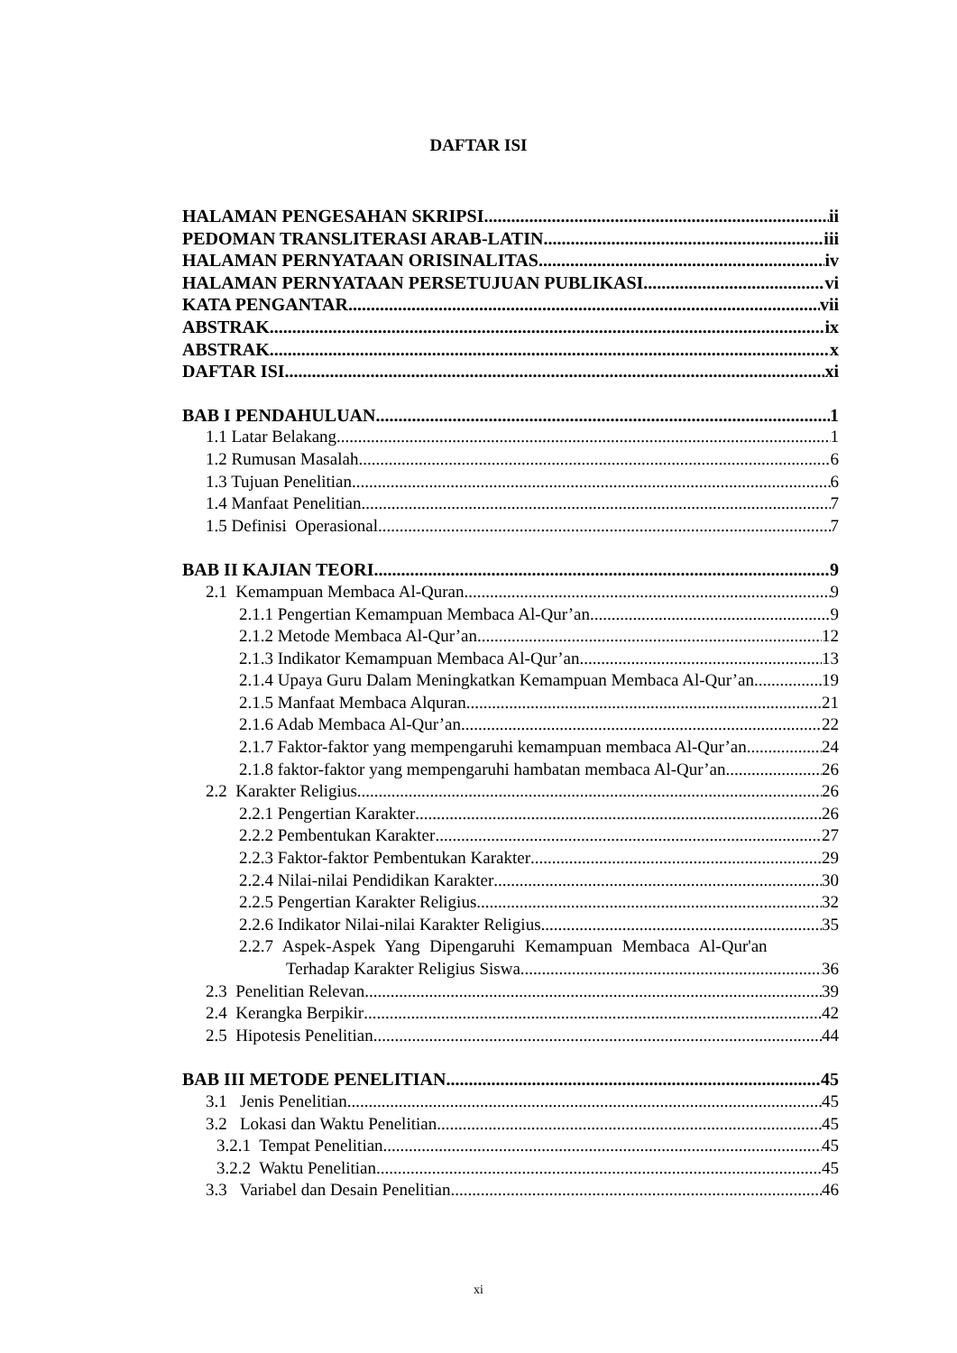DAFTAR ISI
HALAMAN PENGESAHAN SKRIPSI ii
PEDOMAN TRANSLITERASI ARAB-LATIN iii
HALAMAN PERNYATAAN ORISINALITAS iv
HALAMAN PERNYATAAN PERSETUJUAN PUBLIKASI vi
KATA PENGANTAR vii
ABSTRAK ix
ABSTRAK x
DAFTAR ISI xi
BAB I PENDAHULUAN 1
1.1 Latar Belakang 1
1.2 Rumusan Masalah 6
1.3 Tujuan Penelitian 6
1.4 Manfaat Penelitian 7
1.5 Definisi Operasional 7
BAB II KAJIAN TEORI 9
2.1 Kemampuan Membaca Al-Quran. 9
2.1.1 Pengertian Kemampuan Membaca Al-Qur’an 9
2.1.2 Metode Membaca Al-Qur’an 12
2.1.3 Indikator Kemampuan Membaca Al-Qur’an 13
2.1.4 Upaya Guru Dalam Meningkatkan Kemampuan Membaca Al-Qur’an 19
2.1.5 Manfaat Membaca Alquran 21
2.1.6 Adab Membaca Al-Qur’an 22
2.1.7 Faktor-faktor yang mempengaruhi kemampuan membaca Al-Qur’an 24
2.1.8 faktor-faktor yang mempengaruhi hambatan membaca Al-Qur’an 26
2.2 Karakter Religius 26
2.2.1 Pengertian Karakter 26
2.2.2 Pembentukan Karakter 27
2.2.3 Faktor-faktor Pembentukan Karakter 29
2.2.4 Nilai-nilai Pendidikan Karakter 30
2.2.5 Pengertian Karakter Religius 32
2.2.6 Indikator Nilai-nilai Karakter Religius 35
2.2.7 Aspek-Aspek Yang Dipengaruhi Kemampuan Membaca Al-Qur'an
Terhadap Karakter Religius Siswa 36
2.3 Penelitian Relevan 39
2.4 Kerangka Berpikir 42
2.5 Hipotesis Penelitian 44
BAB III METODE PENELITIAN 45
3.1 Jenis Penelitian 45
3.2 Lokasi dan Waktu Penelitian 45
3.2.1 Tempat Penelitian 45
3.2.2 Waktu Penelitian 45
3.3 Variabel dan Desain Penelitian 46
xi